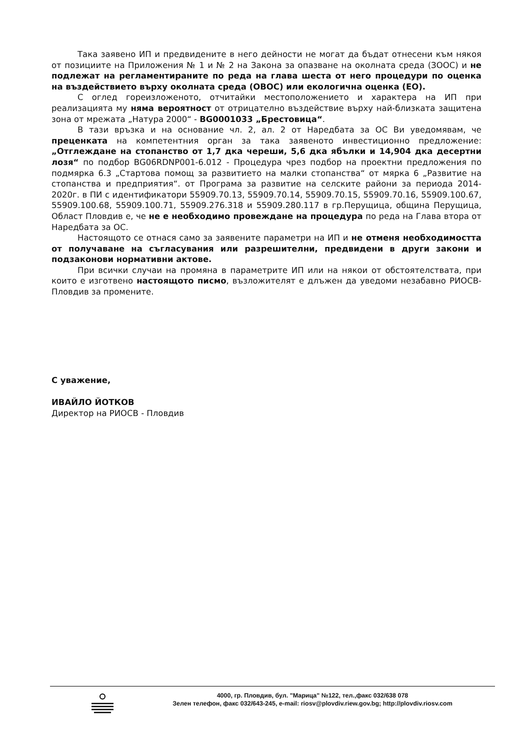Така заявено ИП и предвидените в него дейности не могат да бъдат отнесени към някоя от позициите на Приложения № 1 и № 2 на Закона за опазване на околната среда (ЗООС) и не подлежат на регламентираните по реда на глава шеста от него процедури по оценка на въздействието върху околната среда (ОВОС) или екологична оценка (ЕО).
С оглед гореизложеното, отчитайки местоположението и характера на ИП при реализацията му няма вероятност от отрицателно въздействие върху най-близката защитена зона от мрежата „Натура 2000“ - BG0001033 „Брестовица“.
В тази връзка и на основание чл. 2, ал. 2 от Наредбата за ОС Ви уведомявам, че преценката на компетентния орган за така заявеното инвестиционно предложение: „Отглеждане на стопанство от 1,7 дка череши, 5,6 дка ябълки и 14,904 дка десертни лозя“ по подбор BG06RDNP001-6.012 - Процедура чрез подбор на проектни предложения по подмярка 6.3 „Стартова помощ за развитието на малки стопанства“ от мярка 6 „Развитие на стопанства и предприятия“. от Програма за развитие на селските райони за периода 2014-2020г. в ПИ с идентификатори 55909.70.13, 55909.70.14, 55909.70.15, 55909.70.16, 55909.100.67, 55909.100.68, 55909.100.71, 55909.276.318 и 55909.280.117 в гр.Перущица, община Перущица, Област Пловдив е, че не е необходимо провеждане на процедура по реда на Глава втора от Наредбата за ОС.
Настоящото се отнася само за заявените параметри на ИП и не отменя необходимостта от получаване на съгласувания или разрешителни, предвидени в други закони и подзаконови нормативни актове.
При всички случаи на промяна в параметрите ИП или на някои от обстоятелствата, при които е изготвено настоящото писмо, възложителят е длъжен да уведоми незабавно РИОСВ-Пловдив за промените.
С уважение,
ИВАЙЛО ЙОТКОВ
Директор на РИОСВ - Пловдив
4000, гр. Пловдив, бул. "Марица" №122, тел.,факс 032/638 078
Зелен телефон, факс 032/643-245, e-mail: riosv@plovdiv.riew.gov.bg; http://plovdiv.riosv.com